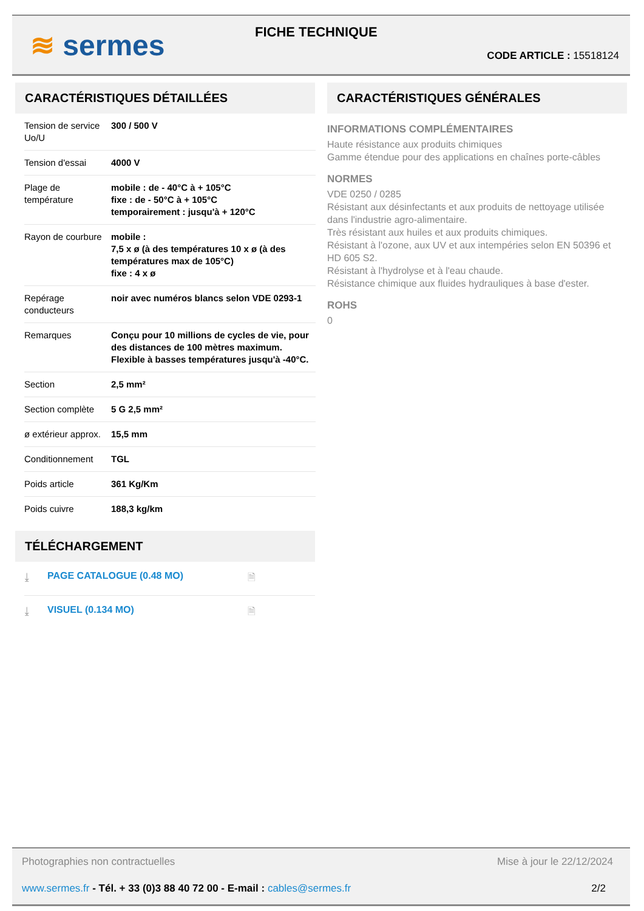≋ sermes FICHE TECHNIQUE
CODE ARTICLE : 15518124
CARACTÉRISTIQUES DÉTAILLÉES
| Tension de service Uo/U | 300 / 500 V |
| Tension d'essai | 4000 V |
| Plage de température | mobile : de - 40°C à + 105°C fixe : de - 50°C à + 105°C temporairement : jusqu'à + 120°C |
| Rayon de courbure | mobile : 7,5 x ø (à des températures 10 x ø (à des températures max de 105°C) fixe : 4 x ø |
| Repérage conducteurs | noir avec numéros blancs selon VDE 0293-1 |
| Remarques | Conçu pour 10 millions de cycles de vie, pour des distances de 100 mètres maximum. Flexible à basses températures jusqu'à -40°C. |
| Section | 2,5 mm² |
| Section complète | 5 G 2,5 mm² |
| ø extérieur approx. | 15,5 mm |
| Conditionnement | TGL |
| Poids article | 361 Kg/Km |
| Poids cuivre | 188,3 kg/km |
TÉLÉCHARGEMENT
⤓ PAGE CATALOGUE (0.48 MO) 🗎
⤓ VISUEL (0.134 MO) 🗎
CARACTÉRISTIQUES GÉNÉRALES
INFORMATIONS COMPLÉMENTAIRES
Haute résistance aux produits chimiques
Gamme étendue pour des applications en chaînes porte-câbles
NORMES
VDE 0250 / 0285
Résistant aux désinfectants et aux produits de nettoyage utilisée dans l'industrie agro-alimentaire.
Très résistant aux huiles et aux produits chimiques.
Résistant à l'ozone, aux UV et aux intempéries selon EN 50396 et HD 605 S2.
Résistant à l'hydrolyse et à l'eau chaude.
Résistance chimique aux fluides hydrauliques à base d'ester.
ROHS
0
Photographies non contractuelles Mise à jour le 22/12/2024
www.sermes.fr - Tél. + 33 (0)3 88 40 72 00 - E-mail : cables@sermes.fr 2/2